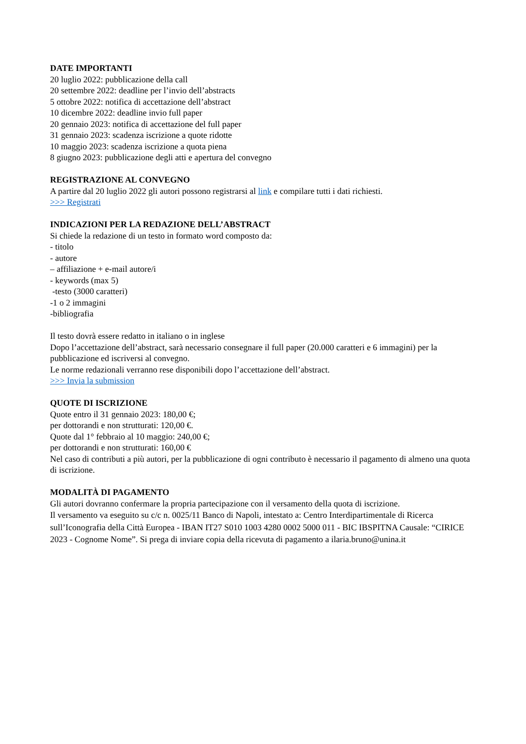DATE IMPORTANTI
20 luglio 2022: pubblicazione della call
20 settembre 2022: deadline per l’invio dell’abstracts
5 ottobre 2022: notifica di accettazione dell’abstract
10 dicembre 2022: deadline invio full paper
20 gennaio 2023: notifica di accettazione del full paper
31 gennaio 2023: scadenza iscrizione a quote ridotte
10 maggio 2023: scadenza iscrizione a quota piena
8 giugno 2023: pubblicazione degli atti e apertura del convegno
REGISTRAZIONE AL CONVEGNO
A partire dal 20 luglio 2022 gli autori possono registrarsi al link e compilare tutti i dati richiesti.
>>> Registrati
INDICAZIONI PER LA REDAZIONE DELL’ABSTRACT
Si chiede la redazione di un testo in formato word composto da:
- titolo
- autore
– affiliazione + e-mail autore/i
- keywords (max 5)
-testo (3000 caratteri)
-1 o 2 immagini
-bibliografia
Il testo dovrà essere redatto in italiano o in inglese
Dopo l’accettazione dell’abstract, sarà necessario consegnare il full paper (20.000 caratteri e 6 immagini) per la pubblicazione ed iscriversi al convegno.
Le norme redazionali verranno rese disponibili dopo l’accettazione dell’abstract.
>>> Invia la submission
QUOTE DI ISCRIZIONE
Quote entro il 31 gennaio 2023: 180,00 €;
per dottorandi e non strutturati: 120,00 €.
Quote dal 1° febbraio al 10 maggio: 240,00 €;
per dottorandi e non strutturati: 160,00 €
Nel caso di contributi a più autori, per la pubblicazione di ogni contributo è necessario il pagamento di almeno una quota di iscrizione.
MODALITÀ DI PAGAMENTO
Gli autori dovranno confermare la propria partecipazione con il versamento della quota di iscrizione.
Il versamento va eseguito su c/c n. 0025/11 Banco di Napoli, intestato a: Centro Interdipartimentale di Ricerca sull’Iconografia della Città Europea - IBAN IT27 S010 1003 4280 0002 5000 011 - BIC IBSPITNA Causale: “CIRICE 2023 - Cognome Nome”. Si prega di inviare copia della ricevuta di pagamento a ilaria.bruno@unina.it